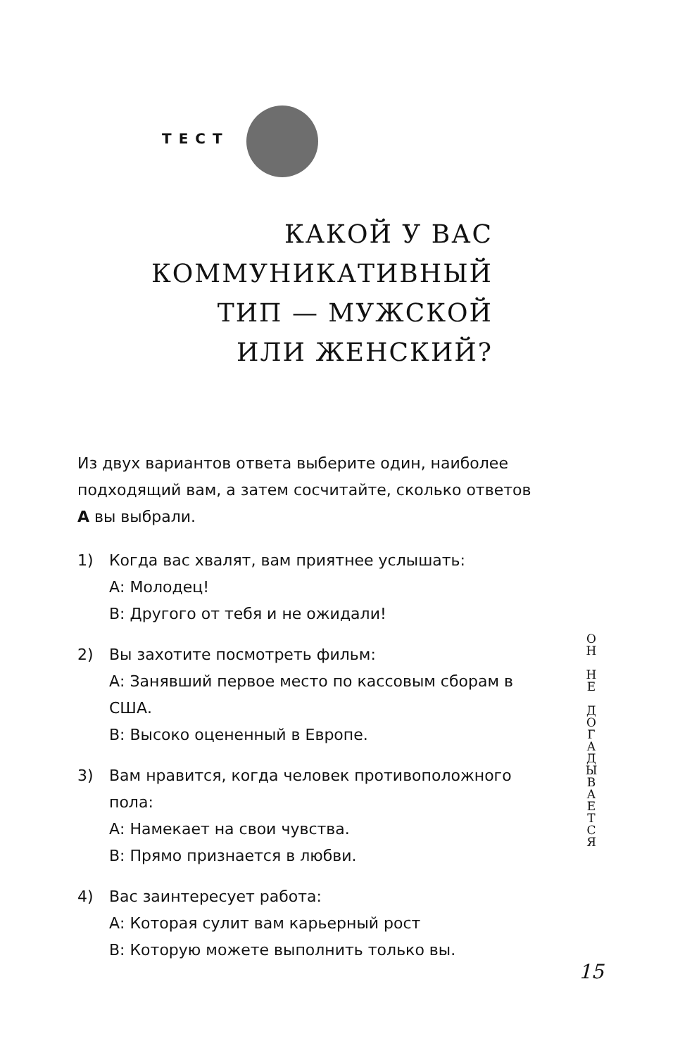ТЕСТ
КАКОЙ У ВАС КОММУНИКАТИВНЫЙ ТИП — МУЖСКОЙ ИЛИ ЖЕНСКИЙ?
Из двух вариантов ответа выберите один, наиболее подходящий вам, а затем сосчитайте, сколько ответов А вы выбрали.
1) Когда вас хвалят, вам приятнее услышать:
А: Молодец!
В: Другого от тебя и не ожидали!
2) Вы захотите посмотреть фильм:
А: Занявший первое место по кассовым сборам в США.
В: Высоко оцененный в Европе.
3) Вам нравится, когда человек противоположного пола:
А: Намекает на свои чувства.
В: Прямо признается в любви.
4) Вас заинтересует работа:
А: Которая сулит вам карьерный рост
В: Которую можете выполнить только вы.
О
Н
Н
Е
Д
О
Г
А
Д
Ы
В
А
Е
Т
С
Я
15